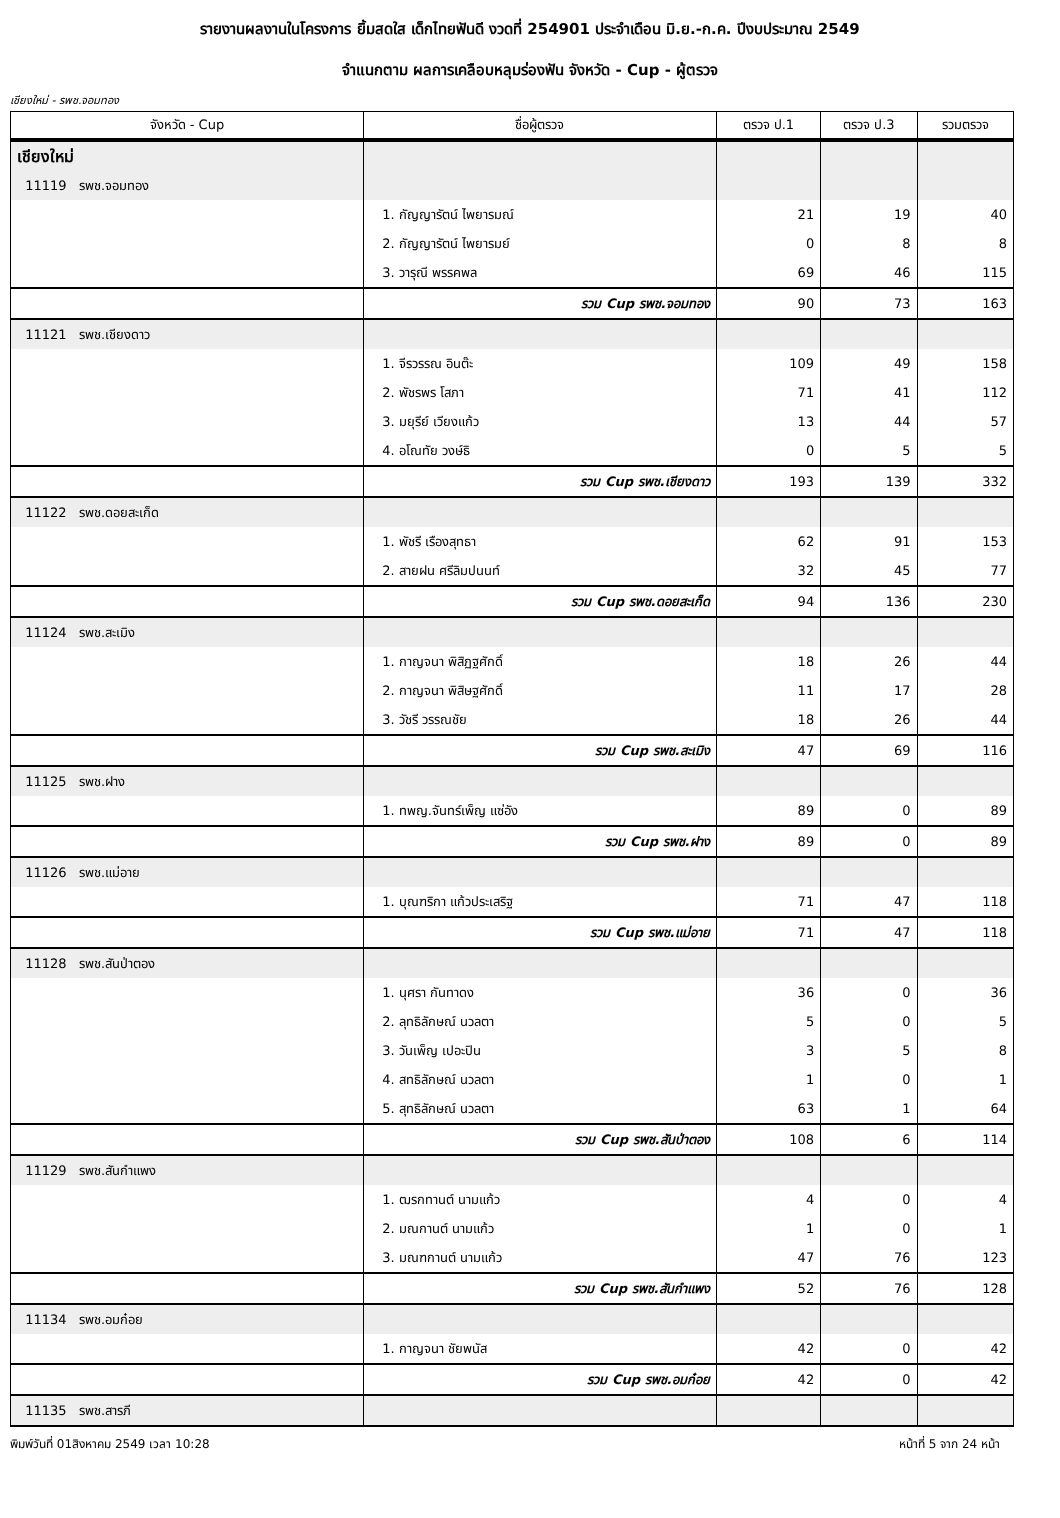รายงานผลงานในโครงการ ยิ้มสดใส เด็กไทยฟันดี งวดที่ 254901 ประจำเดือน มิ.ย.-ก.ค. ปีงบประมาณ 2549
จำแนกตาม ผลการเคลือบหลุมร่องฟัน จังหวัด - Cup - ผู้ตรวจ
เชียงใหม่ - รพช.จอมทอง
| จังหวัด - Cup | ชื่อผู้ตรวจ | ตรวจ ป.1 | ตรวจ ป.3 | รวมตรวจ |
| --- | --- | --- | --- | --- |
| เชียงใหม่ | | | | |
| 11119 รพช.จอมทอง | | | | |
| | 1. กัญญารัตน์ ไพยารมณ์ | 21 | 19 | 40 |
| | 2. กัญญารัตน์ ไพยารมย์ | 0 | 8 | 8 |
| | 3. วารุณี พรรคพล | 69 | 46 | 115 |
| | รวม Cup รพช.จอมทอง | 90 | 73 | 163 |
| 11121 รพช.เชียงดาว | | | | |
| | 1. จีรวรรณ อินต๊ะ | 109 | 49 | 158 |
| | 2. พัชรพร โสภา | 71 | 41 | 112 |
| | 3. มยุรีย์ เวียงแก้ว | 13 | 44 | 57 |
| | 4. อโณทัย วงษ์ธิ | 0 | 5 | 5 |
| | รวม Cup รพช.เชียงดาว | 193 | 139 | 332 |
| 11122 รพช.ดอยสะเก็ด | | | | |
| | 1. พัชรี เรืองสุทธา | 62 | 91 | 153 |
| | 2. สายฝน ศรีลิมปนนท์ | 32 | 45 | 77 |
| | รวม Cup รพช.ดอยสะเก็ด | 94 | 136 | 230 |
| 11124 รพช.สะเมิง | | | | |
| | 1. กาญจนา พิสิฏฐศักดิ์ | 18 | 26 | 44 |
| | 2. กาญจนา พิสิษฐศักดิ์ | 11 | 17 | 28 |
| | 3. วัชรี วรรณชัย | 18 | 26 | 44 |
| | รวม Cup รพช.สะเมิง | 47 | 69 | 116 |
| 11125 รพช.ฝาง | | | | |
| | 1. ทพญ.จันทร์เพ็ญ แซ่อัง | 89 | 0 | 89 |
| | รวม Cup รพช.ฝาง | 89 | 0 | 89 |
| 11126 รพช.แม่อาย | | | | |
| | 1. บุณฑริกา แก้วประเสริฐ | 71 | 47 | 118 |
| | รวม Cup รพช.แม่อาย | 71 | 47 | 118 |
| 11128 รพช.สันป่าตอง | | | | |
| | 1. นุศรา กันทาดง | 36 | 0 | 36 |
| | 2. ลุทธิลักษณ์ นวลตา | 5 | 0 | 5 |
| | 3. วันเพ็ญ เปอะปิน | 3 | 5 | 8 |
| | 4. สทธิลักษณ์ นวลตา | 1 | 0 | 1 |
| | 5. สุทธิลักษณ์ นวลตา | 63 | 1 | 64 |
| | รวม Cup รพช.สันป่าตอง | 108 | 6 | 114 |
| 11129 รพช.สันกำแพง | | | | |
| | 1. ฒรกทานต์ นามแก้ว | 4 | 0 | 4 |
| | 2. มณกานต์ นามแก้ว | 1 | 0 | 1 |
| | 3. มณฑกานต์ นามแก้ว | 47 | 76 | 123 |
| | รวม Cup รพช.สันกำแพง | 52 | 76 | 128 |
| 11134 รพช.อมก๋อย | | | | |
| | 1. กาญจนา ชัยพนัส | 42 | 0 | 42 |
| | รวม Cup รพช.อมก๋อย | 42 | 0 | 42 |
| 11135 รพช.สารภี | | | | |
พิมพ์วันที่ 01สิงหาคม 2549 เวลา 10:28 หน้าที่ 5 จาก 24 หน้า